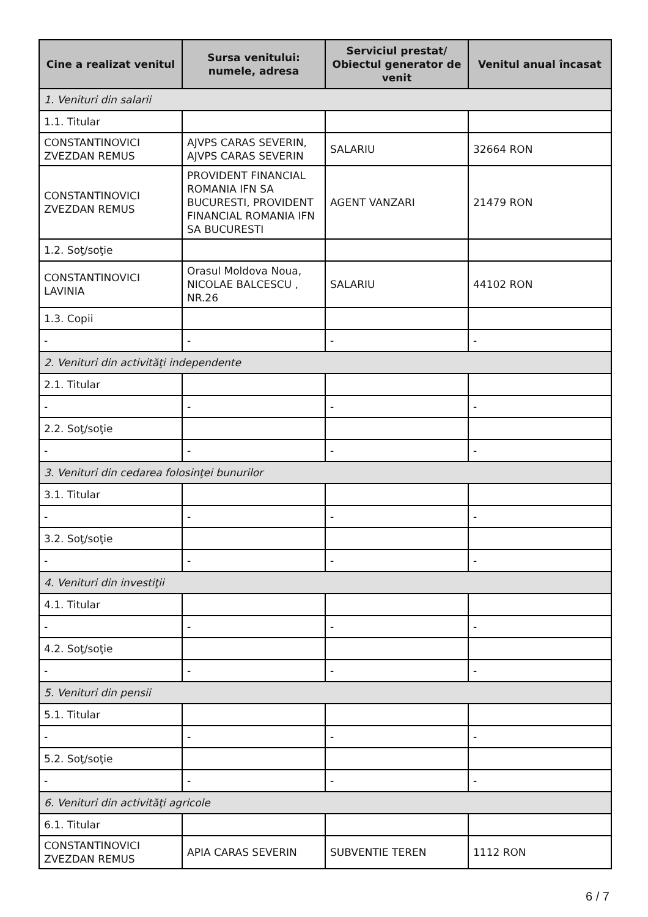| Cine a realizat venitul | Sursa venitului: numele, adresa | Serviciul prestat/ Obiectul generator de venit | Venitul anual încasat |
| --- | --- | --- | --- |
| 1. Venituri din salarii | | | |
| 1.1. Titular | | | |
| CONSTANTINOVICI ZVEZDAN REMUS | AJVPS CARAS SEVERIN, AJVPS CARAS SEVERIN | SALARIU | 32664 RON |
| CONSTANTINOVICI ZVEZDAN REMUS | PROVIDENT FINANCIAL ROMANIA IFN SA BUCURESTI, PROVIDENT FINANCIAL ROMANIA IFN SA BUCURESTI | AGENT VANZARI | 21479 RON |
| 1.2. Soţ/soţie | | | |
| CONSTANTINOVICI LAVINIA | Orasul Moldova Noua, NICOLAE BALCESCU , NR.26 | SALARIU | 44102 RON |
| 1.3. Copii | | | |
| - | - | - | - |
| 2. Venituri din activităţi independente | | | |
| 2.1. Titular | | | |
| - | - | - | - |
| 2.2. Soţ/soţie | | | |
| - | - | - | - |
| 3. Venituri din cedarea folosinţei bunurilor | | | |
| 3.1. Titular | | | |
| - | - | - | - |
| 3.2. Soţ/soţie | | | |
| - | - | - | - |
| 4. Venituri din investiţii | | | |
| 4.1. Titular | | | |
| - | - | - | - |
| 4.2. Soţ/soţie | | | |
| - | - | - | - |
| 5. Venituri din pensii | | | |
| 5.1. Titular | | | |
| - | - | - | - |
| 5.2. Soţ/soţie | | | |
| - | - | - | - |
| 6. Venituri din activităţi agricole | | | |
| 6.1. Titular | | | |
| CONSTANTINOVICI ZVEZDAN REMUS | APIA CARAS SEVERIN | SUBVENTIE TEREN | 1112 RON |
6 / 7